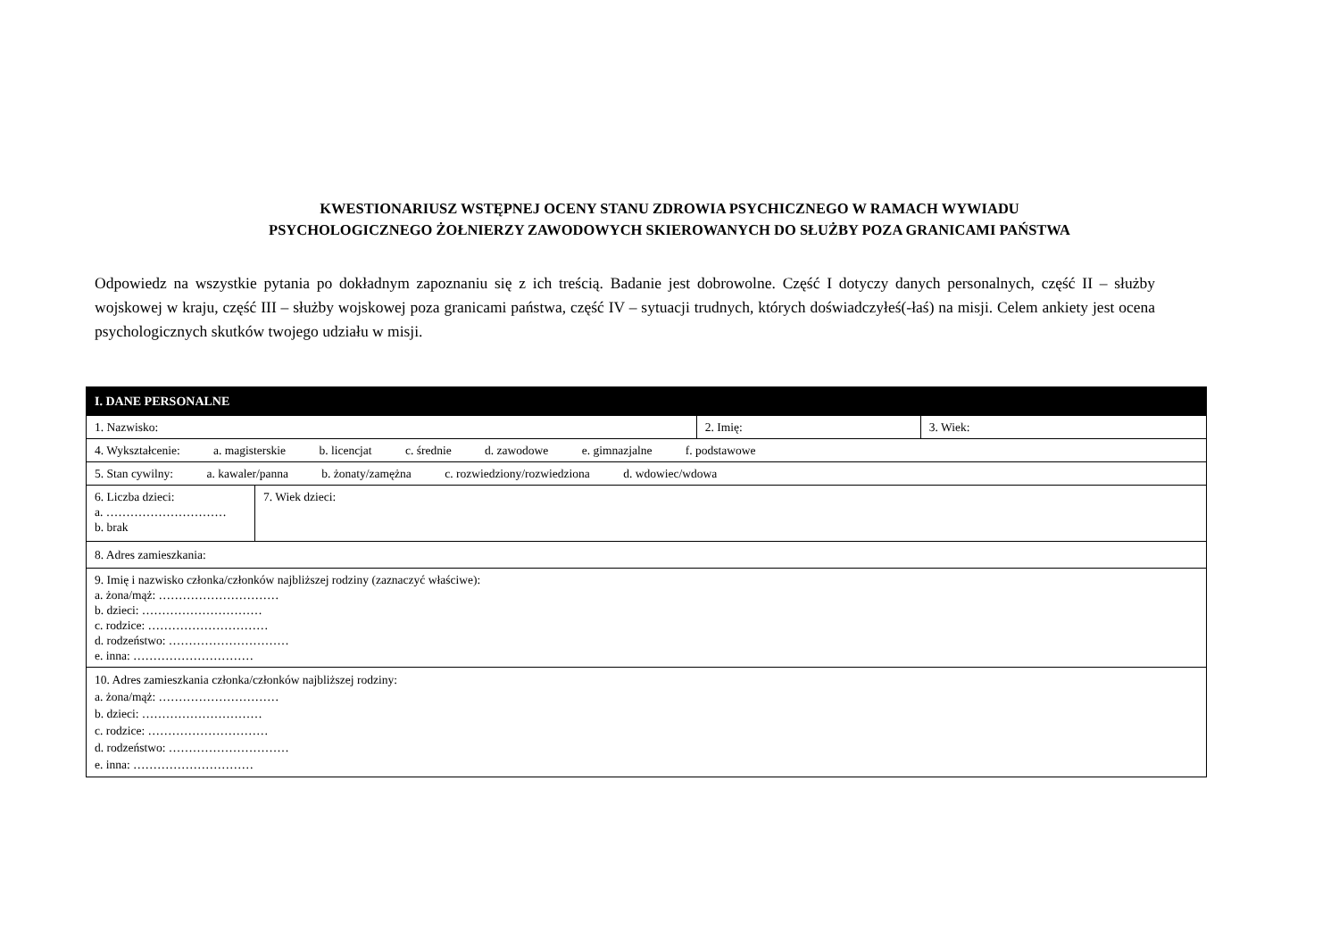KWESTIONARIUSZ WSTĘPNEJ OCENY STANU ZDROWIA PSYCHICZNEGO W RAMACH WYWIADU
PSYCHOLOGICZNEGO ŻOŁNIERZY ZAWODOWYCH SKIEROWANYCH DO SŁUŻBY POZA GRANICAMI PAŃSTWA
Odpowiedz na wszystkie pytania po dokładnym zapoznaniu się z ich treścią. Badanie jest dobrowolne. Część I dotyczy danych personalnych, część II – służby wojskowej w kraju, część III – służby wojskowej poza granicami państwa, część IV – sytuacji trudnych, których doświadczyłeś(-łaś) na misji. Celem ankiety jest ocena psychologicznych skutków twojego udziału w misji.
| I. DANE PERSONALNE | | | |
| --- | --- | --- | --- |
| 1. Nazwisko: | | 2. Imię: | 3. Wiek: |
| 4. Wykształcenie: a. magisterskie b. licencjat c. średnie d. zawodowe e. gimnazjalne f. podstawowe | | | |
| 5. Stan cywilny: a. kawaler/panna b. żonaty/zamężna c. rozwiedziony/rozwiedziona d. wdowiec/wdowa | | | |
| 6. Liczba dzieci: a. ………………………… b. brak | 7. Wiek dzieci: | | |
| 8. Adres zamieszkania: | | | |
| 9. Imię i nazwisko członka/członków najbliższej rodziny (zaznaczyć właściwe): a. żona/mąż: ………………………… b. dzieci: ………………………… c. rodzice: ………………………… d. rodzeństwo: ………………………… e. inna: ………………………… | | | |
| 10. Adres zamieszkania członka/członków najbliższej rodziny: a. żona/mąż: ………………………… b. dzieci: ………………………… c. rodzice: ………………………… d. rodzeństwo: ………………………… e. inna: ………………………… | | | |